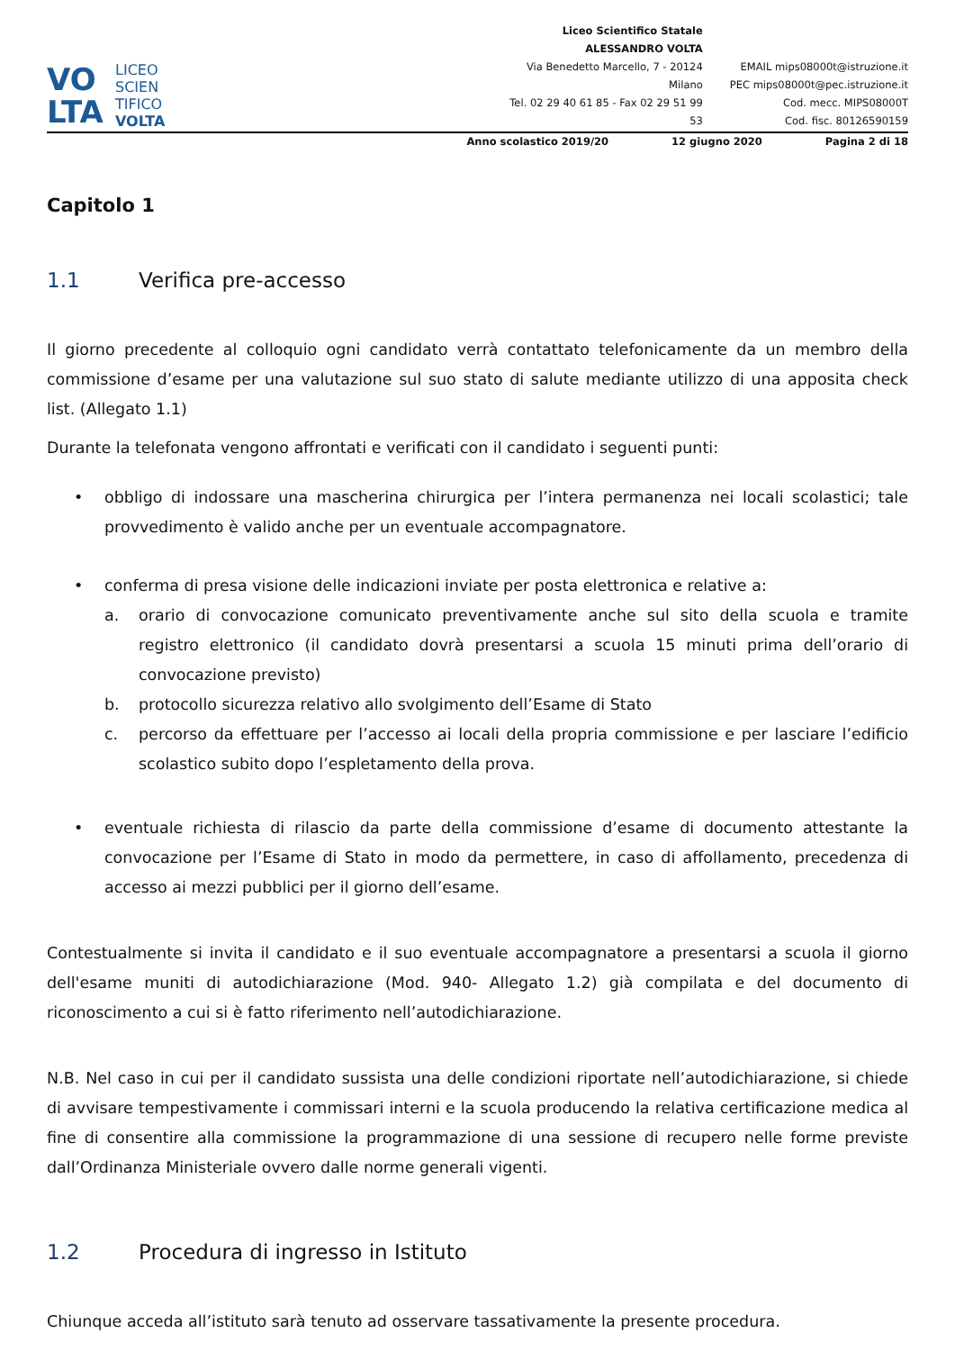VO
LTA
LICEO
SCIEN
TIFICO
VOLTA
Liceo Scientifico Statale
ALESSANDRO VOLTA
Via Benedetto Marcello, 7 - 20124 Milano
Tel. 02 29 40 61 85 - Fax 02 29 51 99 53
EMAIL mips08000t@istruzione.it
PEC mips08000t@pec.istruzione.it
Cod. mecc. MIPS08000T
Cod. fisc. 80126590159
Anno scolastico 2019/20 12 giugno 2020 Pagina 2 di 18
Capitolo 1
1.1 Verifica pre-accesso
Il giorno precedente al colloquio ogni candidato verrà contattato telefonicamente da un membro della commissione d’esame per una valutazione sul suo stato di salute mediante utilizzo di una apposita check list. (Allegato 1.1)
Durante la telefonata vengono affrontati e verificati con il candidato i seguenti punti:
• obbligo di indossare una mascherina chirurgica per l’intera permanenza nei locali scolastici; tale provvedimento è valido anche per un eventuale accompagnatore.
• conferma di presa visione delle indicazioni inviate per posta elettronica e relative a:
a. orario di convocazione comunicato preventivamente anche sul sito della scuola e tramite registro elettronico (il candidato dovrà presentarsi a scuola 15 minuti prima dell’orario di convocazione previsto)
b. protocollo sicurezza relativo allo svolgimento dell’Esame di Stato
c. percorso da effettuare per l’accesso ai locali della propria commissione e per lasciare l’edificio scolastico subito dopo l’espletamento della prova.
• eventuale richiesta di rilascio da parte della commissione d’esame di documento attestante la convocazione per l’Esame di Stato in modo da permettere, in caso di affollamento, precedenza di accesso ai mezzi pubblici per il giorno dell’esame.
Contestualmente si invita il candidato e il suo eventuale accompagnatore a presentarsi a scuola il giorno dell'esame muniti di autodichiarazione (Mod. 940- Allegato 1.2) già compilata e del documento di riconoscimento a cui si è fatto riferimento nell’autodichiarazione.
N.B. Nel caso in cui per il candidato sussista una delle condizioni riportate nell’autodichiarazione, si chiede di avvisare tempestivamente i commissari interni e la scuola producendo la relativa certificazione medica al fine di consentire alla commissione la programmazione di una sessione di recupero nelle forme previste dall’Ordinanza Ministeriale ovvero dalle norme generali vigenti.
1.2 Procedura di ingresso in Istituto
Chiunque acceda all’istituto sarà tenuto ad osservare tassativamente la presente procedura.